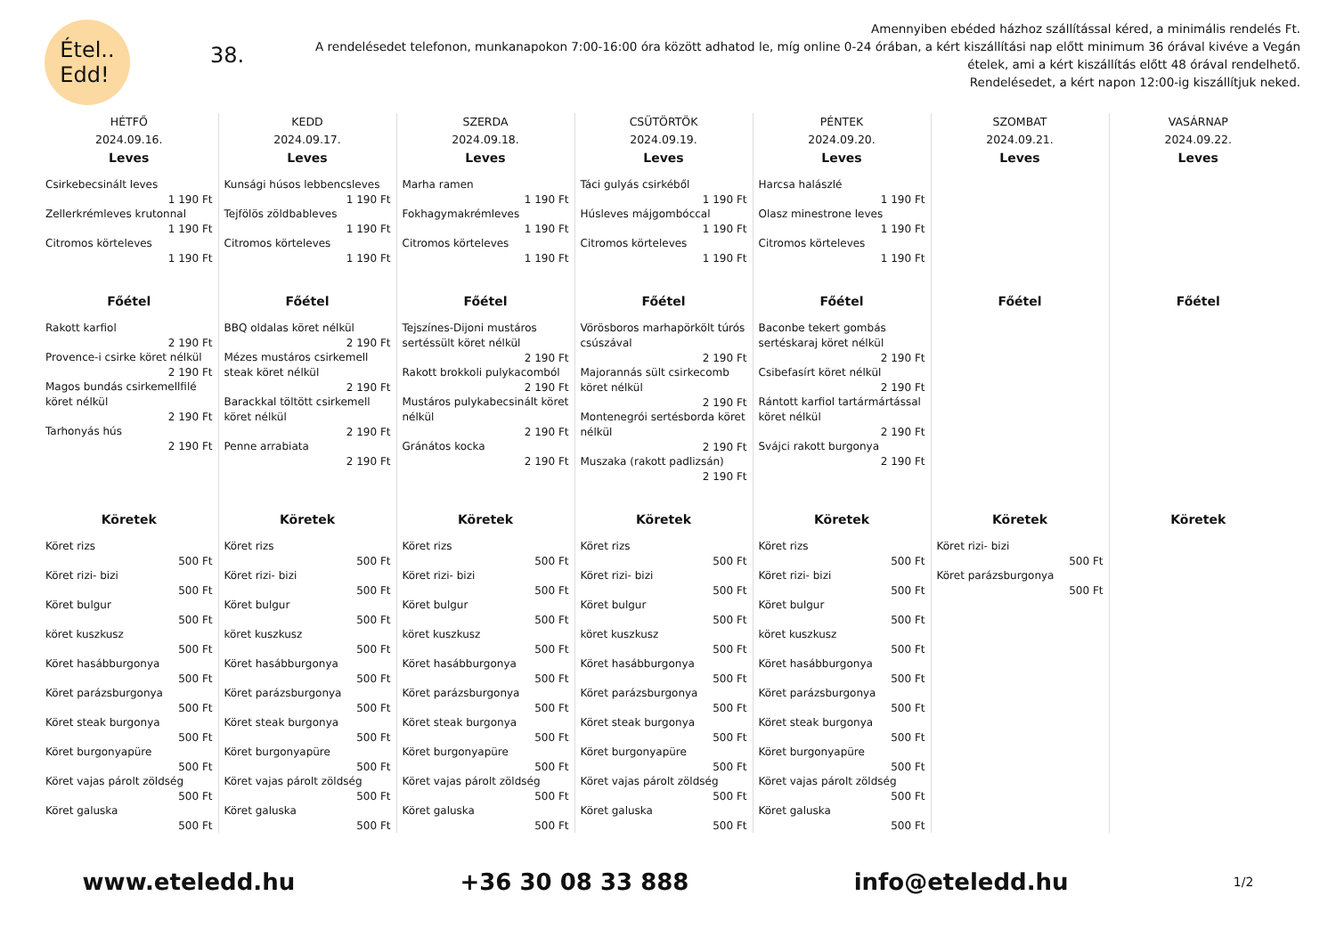Étel..
Edd!
38.
Amennyiben ebéded házhoz szállítással kéred, a minimális rendelés Ft.
A rendelésedet telefonon, munkanapokon 7:00-16:00 óra között adhatod le, míg online 0-24 órában, a kért kiszállítási nap előtt minimum 36 órával kivéve a Vegán ételek, ami a kért kiszállítás előtt 48 órával rendelhető.
Rendelésedet, a kért napon 12:00-ig kiszállítjuk neked.
| HÉTFŐ 2024.09.16. | KEDD 2024.09.17. | SZERDA 2024.09.18. | CSÜTÖRTÖK 2024.09.19. | PÉNTEK 2024.09.20. | SZOMBAT 2024.09.21. | VASÁRNAP 2024.09.22. |
| --- | --- | --- | --- | --- | --- | --- |
| Leves Csirkebecsinált leves 1 190 Ft Zellerkrémleves krutonnal 1 190 Ft Citromos körteleves 1 190 Ft | Leves Kunsági húsos lebbencsleves 1 190 Ft Tejfölös zöldbableves 1 190 Ft Citromos körteleves 1 190 Ft | Leves Marha ramen 1 190 Ft Fokhagymakrémleves 1 190 Ft Citromos körteleves 1 190 Ft | Leves Táci gulyás csirkéből 1 190 Ft Húsleves májgombóccal 1 190 Ft Citromos körteleves 1 190 Ft | Leves Harcsa halászlé 1 190 Ft Olasz minestrone leves 1 190 Ft Citromos körteleves 1 190 Ft | Leves | Leves |
| Főétel Rakott karfiol 2 190 Ft Provence-i csirke köret nélkül 2 190 Ft Magos bundás csirkemellfilé köret nélkül 2 190 Ft Tarhonyás hús 2 190 Ft | Főétel BBQ oldalas köret nélkül 2 190 Ft Mézes mustáros csirkemell steak köret nélkül 2 190 Ft Barackkal töltött csirkemell köret nélkül 2 190 Ft Penne arrabiata 2 190 Ft | Főétel Tejszínes-Dijoni mustáros sertéssült köret nélkül 2 190 Ft Rakott brokkoli pulykacomból 2 190 Ft Mustáros pulykabecsinált köret nélkül 2 190 Ft Gránátos kocka 2 190 Ft | Főétel Vörösboros marhapörkölt túrós csúszával 2 190 Ft Majorannás sült csirkecomb köret nélkül 2 190 Ft Montenegrói sertésborda köret nélkül 2 190 Ft Muszaka (rakott padlizsán) 2 190 Ft | Főétel Baconbe tekert gombás sertéskaraj köret nélkül 2 190 Ft Csibefasírt köret nélkül 2 190 Ft Rántott karfiol tartármártással köret nélkül 2 190 Ft Svájci rakott burgonya 2 190 Ft | Főétel | Főétel |
| Köretek Köret rizs 500 Ft Köret rizi- bizi 500 Ft Köret bulgur 500 Ft köret kuszkusz 500 Ft Köret hasábburgonya 500 Ft Köret parázsburgonya 500 Ft Köret steak burgonya 500 Ft Köret burgonyapüre 500 Ft Köret vajas párolt zöldség 500 Ft Köret galuska 500 Ft | Köretek Köret rizs 500 Ft Köret rizi- bizi 500 Ft Köret bulgur 500 Ft köret kuszkusz 500 Ft Köret hasábburgonya 500 Ft Köret parázsburgonya 500 Ft Köret steak burgonya 500 Ft Köret burgonyapüre 500 Ft Köret vajas párolt zöldség 500 Ft Köret galuska 500 Ft | Köretek Köret rizs 500 Ft Köret rizi- bizi 500 Ft Köret bulgur 500 Ft köret kuszkusz 500 Ft Köret hasábburgonya 500 Ft Köret parázsburgonya 500 Ft Köret steak burgonya 500 Ft Köret burgonyapüre 500 Ft Köret vajas párolt zöldség 500 Ft Köret galuska 500 Ft | Köretek Köret rizs 500 Ft Köret rizi- bizi 500 Ft Köret bulgur 500 Ft köret kuszkusz 500 Ft Köret hasábburgonya 500 Ft Köret parázsburgonya 500 Ft Köret steak burgonya 500 Ft Köret burgonyapüre 500 Ft Köret vajas párolt zöldség 500 Ft Köret galuska 500 Ft | Köretek Köret rizs 500 Ft Köret rizi- bizi 500 Ft Köret bulgur 500 Ft köret kuszkusz 500 Ft Köret hasábburgonya 500 Ft Köret parázsburgonya 500 Ft Köret steak burgonya 500 Ft Köret burgonyapüre 500 Ft Köret vajas párolt zöldség 500 Ft Köret galuska 500 Ft | Köretek Köret rizi- bizi 500 Ft Köret parázsburgonya 500 Ft | Köretek |
www.eteledd.hu +36 30 08 33 888 info@eteledd.hu 1/2